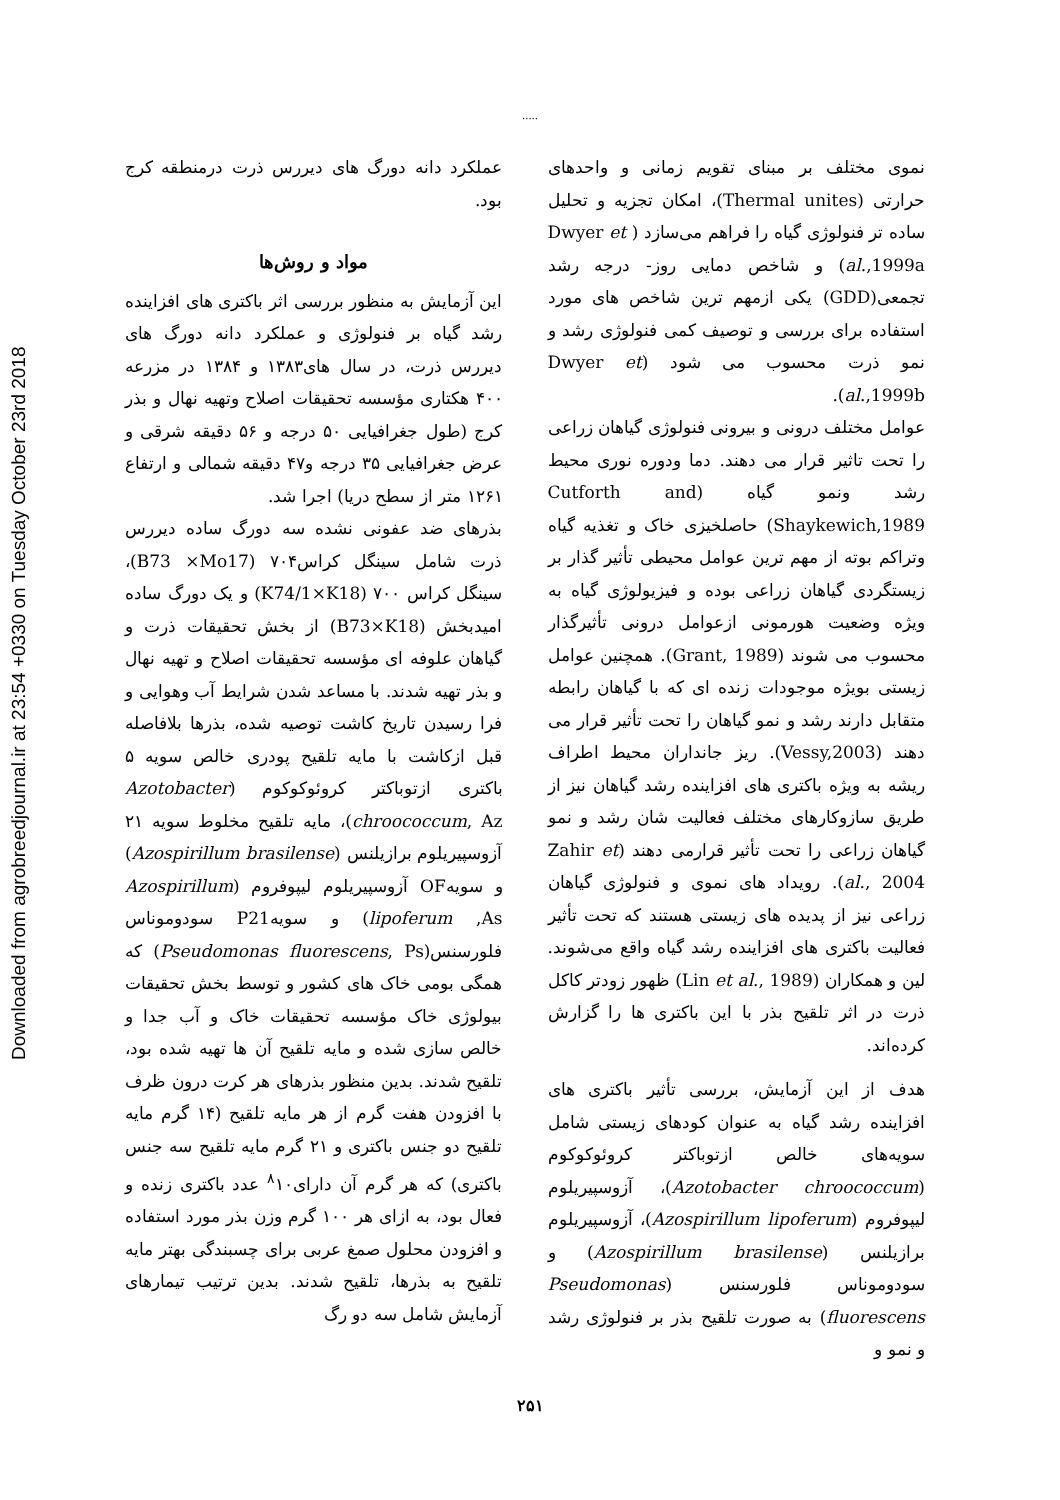Downloaded from agrobreedjournal.ir at 23:54 +0330 on Tuesday October 23rd 2018
.....
نموی مختلف بر مبنای تقویم زمانی و واحدهای حرارتی (Thermal unites)، امکان تجزیه و تحلیل ساده تر فنولوژی گیاه را فراهم می‌سازد ( Dwyer et al.,1999a) و شاخص دمایی روز- درجه رشد تجمعی(GDD) یکی ازمهم ترین شاخص های مورد استفاده برای بررسی و توصیف کمی فنولوژی رشد و نمو ذرت محسوب می شود (Dwyer et al.,1999b).
عوامل مختلف درونی و بیرونی فنولوژی گیاهان زراعی را تحت تاثیر قرار می دهند. دما ودوره نوری محیط رشد ونمو گیاه (Cutforth and Shaykewich,1989) حاصلخیزی خاک و تغذیه گیاه وتراکم بوته از مهم ترین عوامل محیطی تأثیر گذار بر زیستگردی گیاهان زراعی بوده و فیزیولوژی گیاه به ویژه وضعیت هورمونی ازعوامل درونی تأثیرگذار محسوب می شوند (Grant, 1989). همچنین عوامل زیستی بویژه موجودات زنده ای که با گیاهان رابطه متقابل دارند رشد و نمو گیاهان را تحت تأثیر قرار می دهند (Vessy,2003). ریز جانداران محیط اطراف ریشه به ویژه باکتری های افزاینده رشد گیاهان نیز از طریق سازوکارهای مختلف فعالیت شان رشد و نمو گیاهان زراعی را تحت تأثیر قرارمی دهند (Zahir et al., 2004). رویداد های نموی و فنولوژی گیاهان زراعی نیز از پدیده های زیستی هستند که تحت تأثیر فعالیت باکتری های افزاینده رشد گیاه واقع می‌شوند. لین و همکاران (Lin et al., 1989) ظهور زودتر کاکل ذرت در اثر تلقیح بذر با این باکتری ها را گزارش کرده‌اند.
هدف از این آزمایش، بررسی تأثیر باکتری های افزاینده رشد گیاه به عنوان کودهای زیستی شامل سویه‌های خالص ازتوباکتر کروئوکوکوم (Azotobacter chroococcum)، آزوسپیریلوم لیپوفروم (Azospirillum lipoferum)، آزوسپیریلوم برازیلنس (Azospirillum brasilense) و سودوموناس فلورسنس (Pseudomonas fluorescens) به صورت تلقیح بذر بر فنولوژی رشد و نمو و
عملکرد دانه دورگ های دیررس ذرت درمنطقه کرج بود.
مواد و روش‌ها
این آزمایش به منظور بررسی اثر باکتری های افزاینده رشد گیاه بر فنولوژی و عملکرد دانه دورگ های دیررس ذرت، در سال های۱۳۸۳ و ۱۳۸۴ در مزرعه ۴۰۰ هکتاری مؤسسه تحقیقات اصلاح وتهیه نهال و بذر کرج (طول جغرافیایی ۵۰ درجه و ۵۶ دقیقه شرقی و عرض جغرافیایی ۳۵ درجه و۴۷ دقیقه شمالی و ارتفاع ۱۲۶۱ متر از سطح دریا) اجرا شد.
بذرهای ضد عفونی نشده سه دورگ ساده دیررس ذرت شامل سینگل کراس۷۰۴ (B73 ×Mo17)، سینگل کراس ۷۰۰ (K74/1×K18) و یک دورگ ساده امیدبخش (B73×K18) از بخش تحقیقات ذرت و گیاهان علوفه ای مؤسسه تحقیقات اصلاح و تهیه نهال و بذر تهیه شدند. با مساعد شدن شرایط آب وهوایی و فرا رسیدن تاریخ کاشت توصیه شده، بذرها بلافاصله قبل ازکاشت با مایه تلقیح پودری خالص سویه ۵ باکتری ازتوباکتر کروئوکوکوم (Azotobacter chroococcum, Az)، مایه تلقیح مخلوط سویه ۲۱ آزوسپیریلوم برازیلنس (Azospirillum brasilense) و سویهOF آزوسپیریلوم لیپوفروم (Azospirillum lipoferum ,As) و سویهP21 سودوموناس فلورسنس(Pseudomonas fluorescens, Ps) که همگی بومی خاک های کشور و توسط بخش تحقیقات بیولوژی خاک مؤسسه تحقیقات خاک و آب جدا و خالص سازی شده و مایه تلقیح آن ها تهیه شده بود، تلقیح شدند. بدین منظور بذرهای هر کرت درون ظرف با افزودن هفت گرم از هر مایه تلقیح (۱۴ گرم مایه تلقیح دو جنس باکتری و ۲۱ گرم مایه تلقیح سه جنس باکتری) که هر گرم آن دارای<sup>۸</sup>۱۰ عدد باکتری زنده و فعال بود، به ازای هر ۱۰۰ گرم وزن بذر مورد استفاده و افزودن محلول صمغ عربی برای چسبندگی بهتر مایه تلقیح به بذرها، تلقیح شدند. بدین ترتیب تیمارهای آزمایش شامل سه دو رگ
۲۵۱